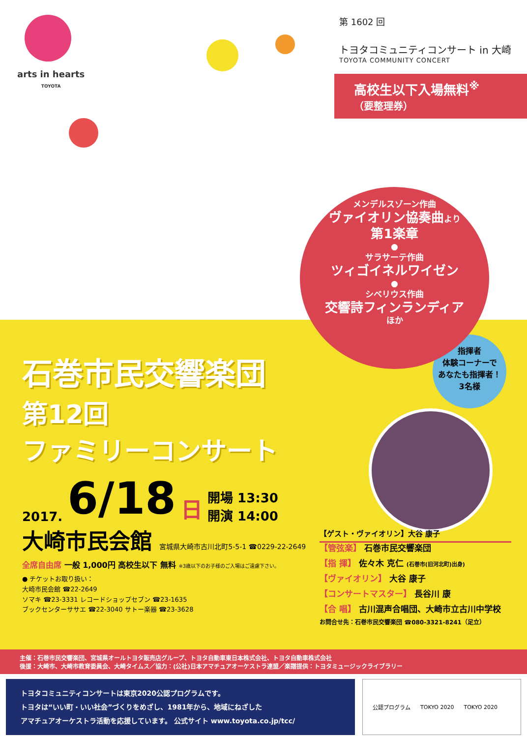arts in hearts
TOYOTA
第 1602 回
トヨタコミュニティコンサート in 大崎
TOYOTA COMMUNITY CONCERT
高校生以下入場無料<sup>※</sup>
（要整理券）
メンデルスゾーン作曲
ヴァイオリン協奏曲より
第1楽章
●
サラサーテ作曲
ツィゴイネルワイゼン
●
シベリウス作曲
交響詩フィンランディア
ほか
指揮者
体験コーナーで
あなたも指揮者！
3名様
石巻市民交響楽団
第12回
ファミリーコンサート
2017. 6/18 日 開場 13:30
開演 14:00
大崎市民会館 宮城県大崎市古川北町5-5-1 ☎0229-22-2649
全席自由席 一般 1,000円 高校生以下 無料 ※3歳以下のお子様のご入場はご遠慮下さい。
● チケットお取り扱い：
大崎市民会館 ☎22-2649
ソマキ ☎23-3331 レコードショップセブン ☎23-1635
ブックセンターササエ ☎22-3040 サトー楽器 ☎23-3628
【ゲスト・ヴァイオリン】大谷 康子
【管弦楽】 石巻市民交響楽団
【指 揮】 佐々木 克仁 (石巻市(旧河北町)出身)
【ヴァイオリン】 大谷 康子
【コンサートマスター】 長谷川 康
【合 唱】 古川混声合唱団、大崎市立古川中学校
お問合せ先：石巻市民交響楽団 ☎080-3321-8241（足立）
主催：石巻市民交響楽団、宮城県オールトヨタ販売店グループ、トヨタ自動車東日本株式会社、トヨタ自動車株式会社
後援：大崎市、大崎市教育委員会、大崎タイムス／協力：(公社)日本アマチュアオーケストラ連盟／楽譜提供：トヨタミュージックライブラリー
トヨタコミュニティコンサートは東京2020公認プログラムです。
トヨタは“いい町・いい社会”づくりをめざし、1981年から、地域にねざした
アマチュアオーケストラ活動を応援しています。 公式サイト www.toyota.co.jp/tcc/
公認プログラム TOKYO 2020 TOKYO 2020